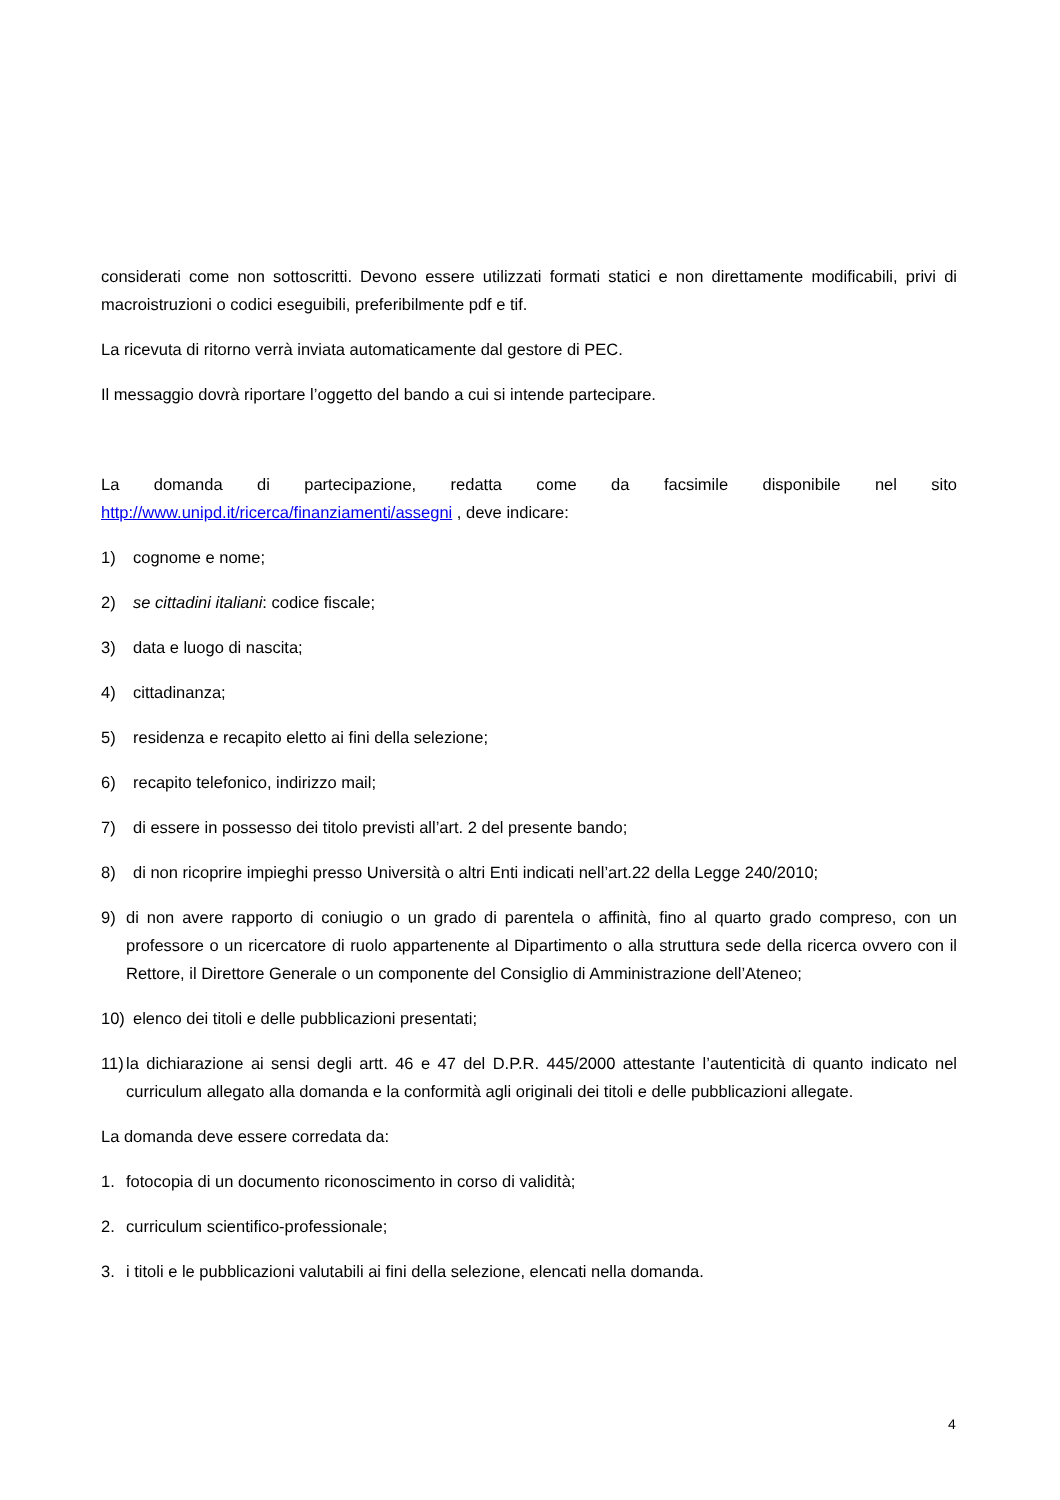considerati come non sottoscritti. Devono essere utilizzati formati statici e non direttamente modificabili, privi di macroistruzioni o codici eseguibili, preferibilmente pdf e tif.
La ricevuta di ritorno verrà inviata automaticamente dal gestore di PEC.
Il messaggio dovrà riportare l’oggetto del bando a cui si intende partecipare.
La domanda di partecipazione, redatta come da facsimile disponibile nel sito http://www.unipd.it/ricerca/finanziamenti/assegni , deve indicare:
1) cognome e nome;
2) se cittadini italiani: codice fiscale;
3) data e luogo di nascita;
4) cittadinanza;
5) residenza e recapito eletto ai fini della selezione;
6) recapito telefonico, indirizzo mail;
7) di essere in possesso dei titolo previsti all’art. 2 del presente bando;
8) di non ricoprire impieghi presso Università o altri Enti indicati nell’art.22 della Legge 240/2010;
9) di non avere rapporto di coniugio o un grado di parentela o affinità, fino al quarto grado compreso, con un professore o un ricercatore di ruolo appartenente al Dipartimento o alla struttura sede della ricerca ovvero con il Rettore, il Direttore Generale o un componente del Consiglio di Amministrazione dell’Ateneo;
10) elenco dei titoli e delle pubblicazioni presentati;
11) la dichiarazione ai sensi degli artt. 46 e 47 del D.P.R. 445/2000 attestante l’autenticità di quanto indicato nel curriculum allegato alla domanda e la conformità agli originali dei titoli e delle pubblicazioni allegate.
La domanda deve essere corredata da:
1. fotocopia di un documento riconoscimento in corso di validità;
2. curriculum scientifico-professionale;
3. i titoli e le pubblicazioni valutabili ai fini della selezione, elencati nella domanda.
4